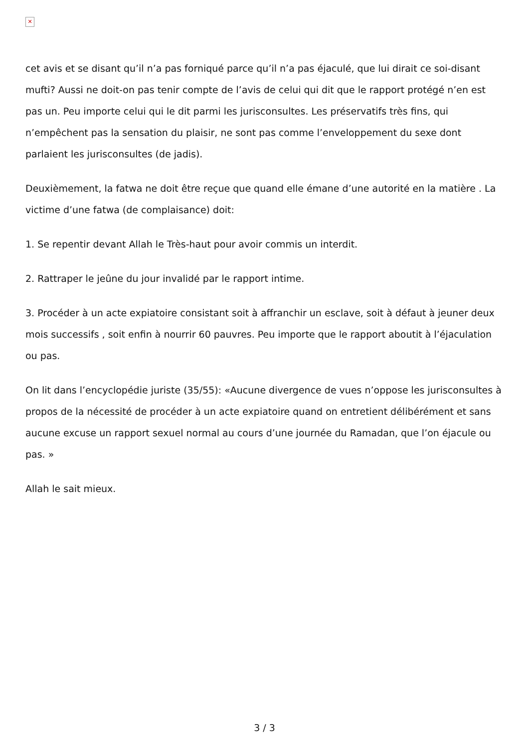✕
cet avis et se disant qu’il n’a pas forniqué parce qu’il n’a pas éjaculé, que lui dirait ce soi-disant mufti? Aussi ne doit-on pas tenir compte de l’avis de celui qui dit que le rapport protégé n’en est pas un. Peu importe celui qui le dit parmi les jurisconsultes. Les préservatifs très fins, qui n’empêchent pas la sensation du plaisir, ne sont pas comme l’enveloppement du sexe dont parlaient les jurisconsultes (de jadis).
Deuxièmement, la fatwa ne doit être reçue que quand elle émane d’une autorité en la matière . La victime d’une fatwa (de complaisance) doit:
1. Se repentir devant Allah le Très-haut pour avoir commis un interdit.
2. Rattraper le jeûne du jour invalidé par le rapport intime.
3. Procéder à un acte expiatoire consistant soit à affranchir un esclave, soit à défaut à jeuner deux mois successifs , soit enfin à nourrir 60 pauvres. Peu importe que le rapport aboutit à l’éjaculation ou pas.
On lit dans l’encyclopédie juriste (35/55): «Aucune divergence de vues n’oppose les jurisconsultes à propos de la nécessité de procéder à un acte expiatoire quand on entretient délibérément et sans aucune excuse un rapport sexuel normal au cours d’une journée du Ramadan, que l’on éjacule ou pas. »
Allah le sait mieux.
3 / 3